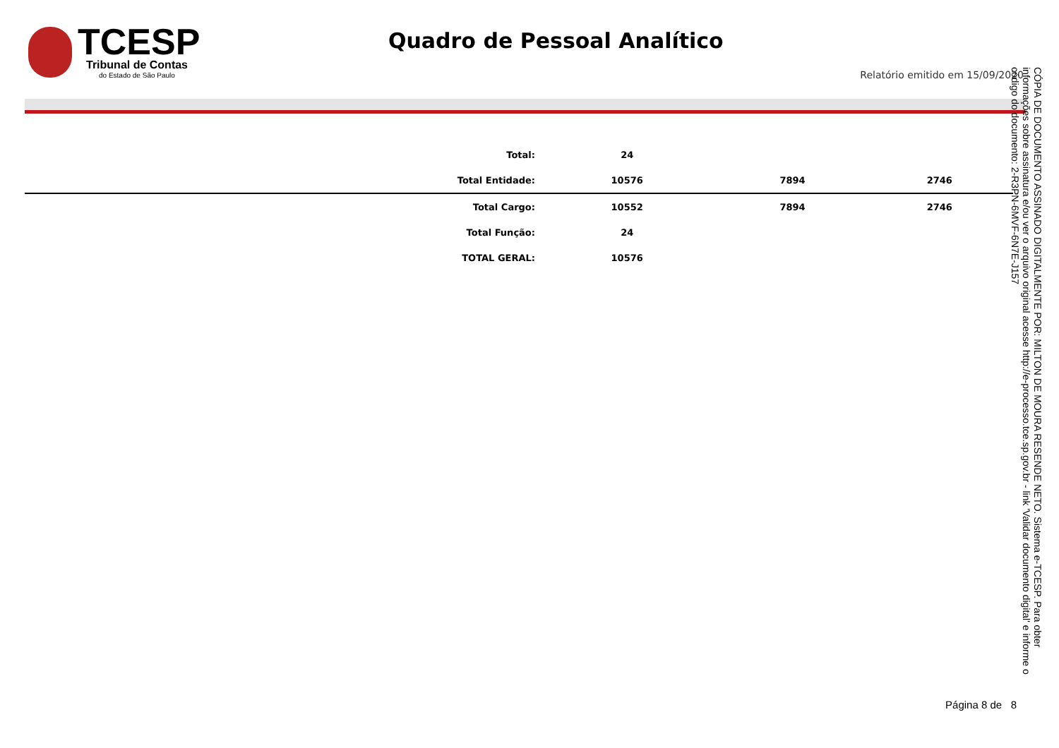TCESP
Tribunal de Contas
do Estado de São Paulo
Quadro de Pessoal Analítico
Relatório emitido em 15/09/2020
| Total: | 24 | | |
| Total Entidade: | 10576 | 7894 | 2746 |
| Total Cargo: | 10552 | 7894 | 2746 |
| Total Função: | 24 | | |
| TOTAL GERAL: | 10576 | | |
CÓPIA DE DOCUMENTO ASSINADO DIGITALMENTE POR: MILTON DE MOURA RESENDE NETO. Sistema e-TCESP. Para obter informações sobre assinatura e/ou ver o arquivo original acesse http://e-processo.tce.sp.gov.br - link 'Validar documento digital' e informe o código do documento: 2-R3PN-6MVF-6N7E-J157
Página 8 de 8